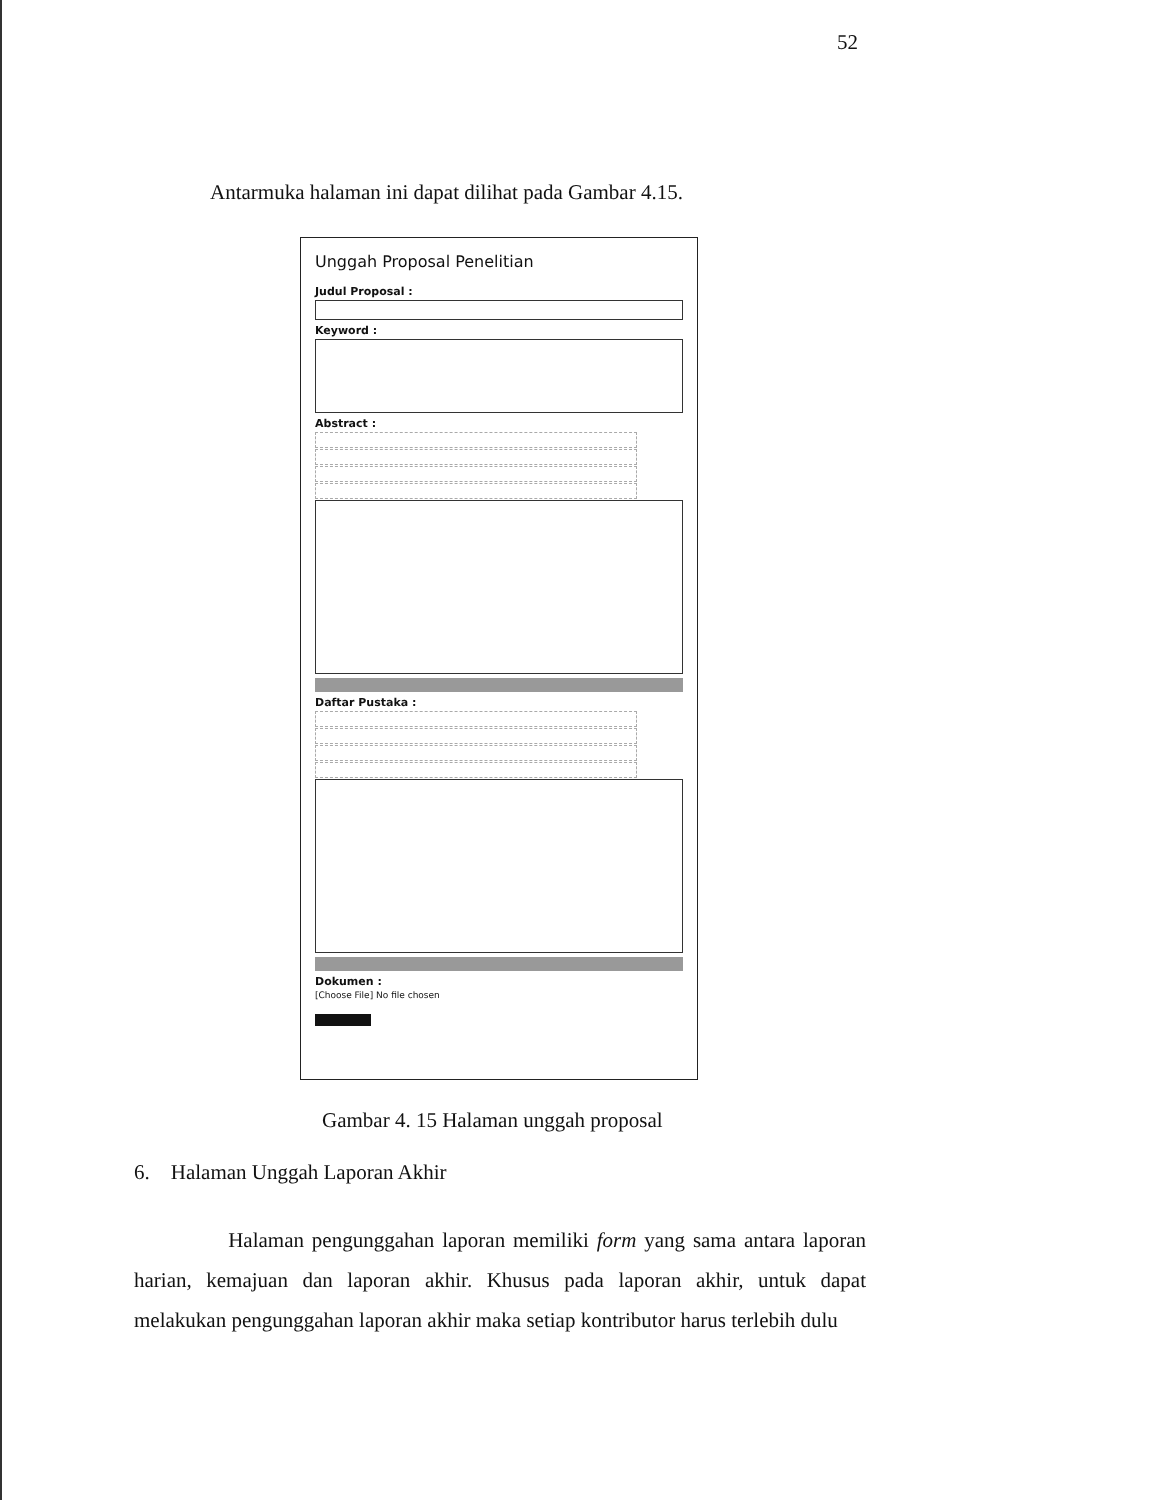52
Antarmuka halaman ini dapat dilihat pada Gambar 4.15.
Unggah Proposal Penelitian
Judul Proposal :
Keyword :
Abstract :
Daftar Pustaka :
Dokumen :
[Choose File] No file chosen
Gambar 4. 15 Halaman unggah proposal
6. Halaman Unggah Laporan Akhir
Halaman pengunggahan laporan memiliki form yang sama antara laporan harian, kemajuan dan laporan akhir. Khusus pada laporan akhir, untuk dapat melakukan pengunggahan laporan akhir maka setiap kontributor harus terlebih dulu